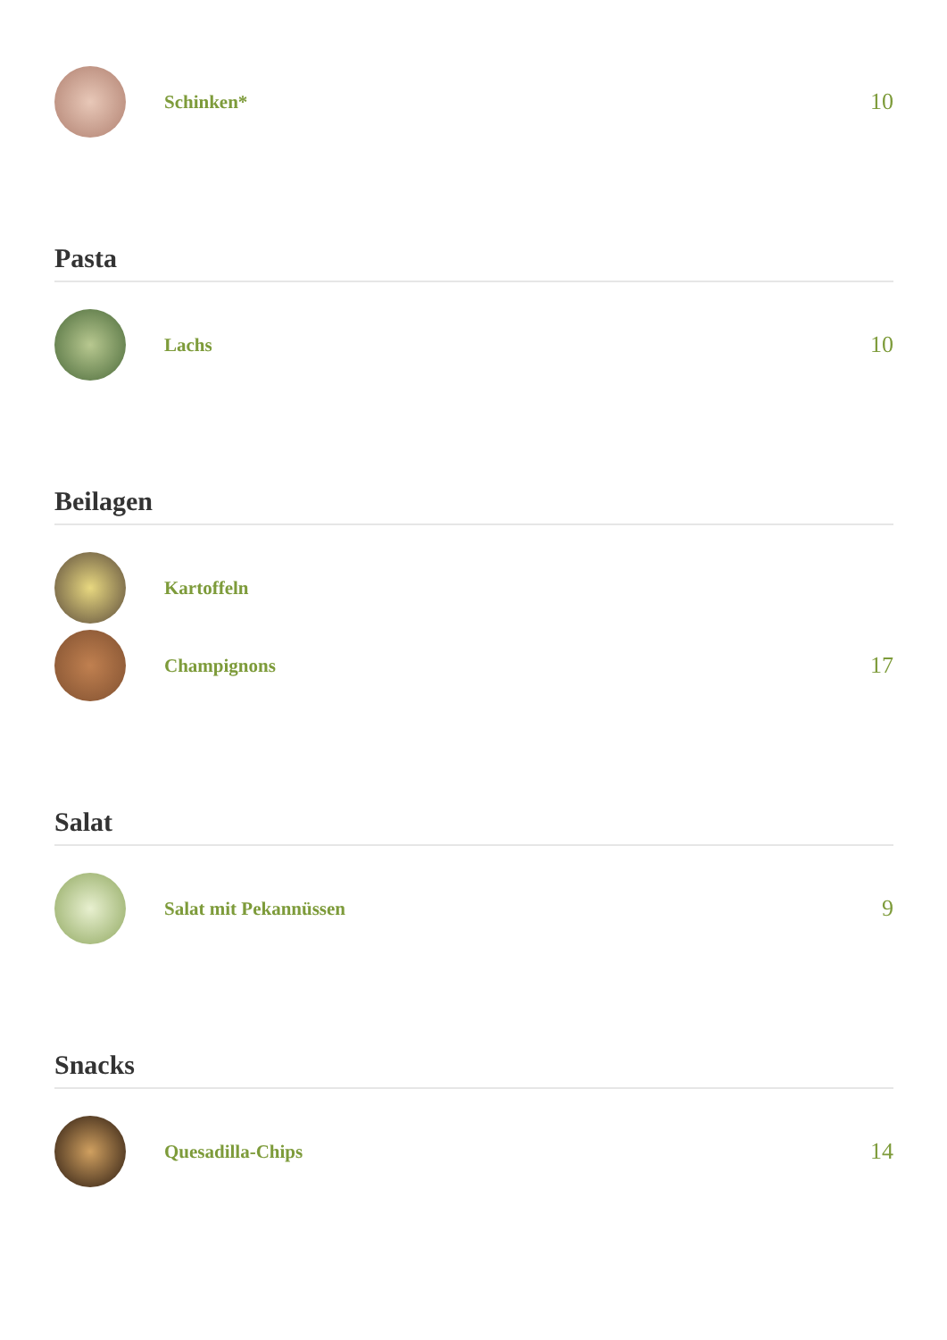Schinken*
10
Pasta
Lachs
10
Beilagen
Kartoffeln
Champignons
17
Salat
Salat mit Pekannüssen
9
Snacks
Quesadilla-Chips
14